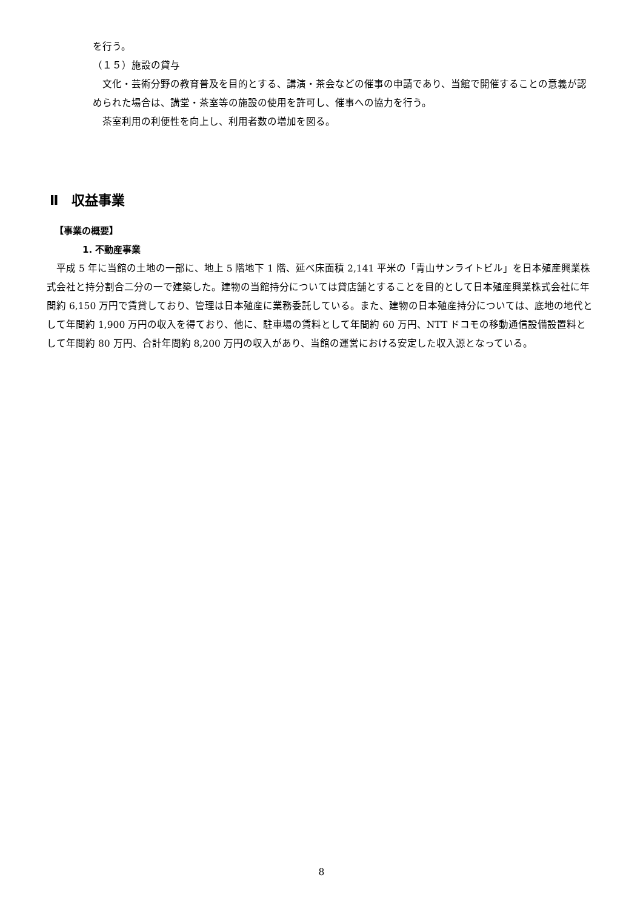を行う。
（１５）施設の貸与
　文化・芸術分野の教育普及を目的とする、講演・茶会などの催事の申請であり、当館で開催することの意義が認められた場合は、講堂・茶室等の施設の使用を許可し、催事への協力を行う。
　茶室利用の利便性を向上し、利用者数の増加を図る。
Ⅱ　収益事業
【事業の概要】
1. 不動産事業
　平成 5 年に当館の土地の一部に、地上 5 階地下 1 階、延べ床面積 2,141 平米の「青山サンライトビル」を日本殖産興業株式会社と持分割合二分の一で建築した。建物の当館持分については貸店舗とすることを目的として日本殖産興業株式会社に年間約 6,150 万円で賃貸しており、管理は日本殖産に業務委託している。また、建物の日本殖産持分については、底地の地代として年間約 1,900 万円の収入を得ており、他に、駐車場の賃料として年間約 60 万円、NTT ドコモの移動通信設備設置料として年間約 80 万円、合計年間約 8,200 万円の収入があり、当館の運営における安定した収入源となっている。
8